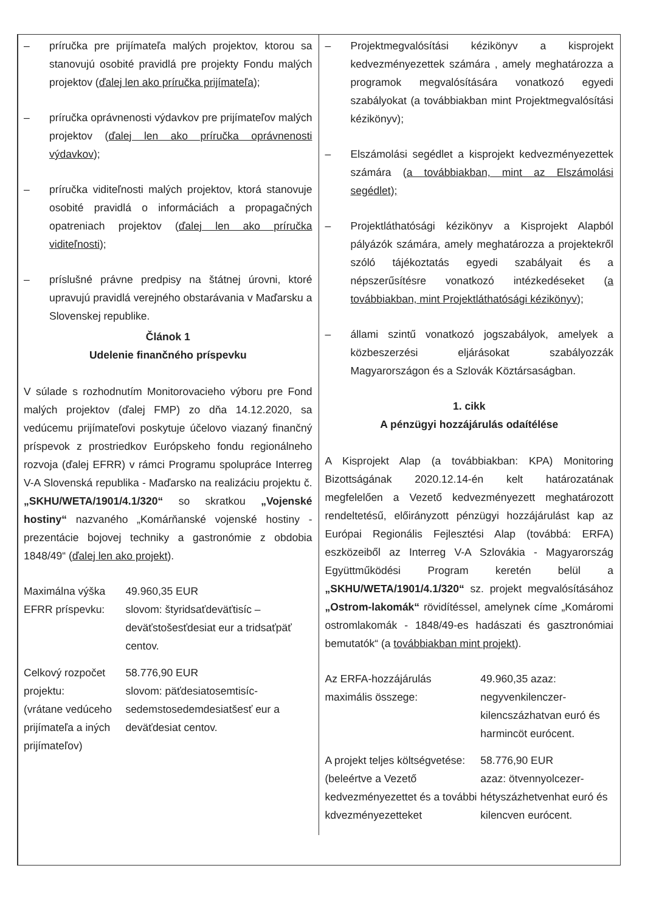| – príručka pre prijímateľa malých projektov, ktorou sa stanovujú osobité pravidlá pre projekty Fondu malých projektov ( ďalej len ako príručka prijímateľa ); – príručka oprávnenosti výdavkov pre prijímateľov malých projektov ( ďalej len ako príručka oprávnenosti výdavkov ); – príručka viditeľnosti malých projektov, ktorá stanovuje osobité pravidlá o informáciách a propagačných opatreniach projektov ( ďalej len ako príručka viditeľnosti ); – príslušné právne predpisy na štátnej úrovni, ktoré upravujú pravidlá verejného obstarávania v Maďarsku a Slovenskej republike. Článok 1 Udelenie finančného príspevku V súlade s rozhodnutím Monitorovacieho výboru pre Fond malých projektov (ďalej FMP) zo dňa 14.12.2020, sa vedúcemu prijímateľovi poskytuje účelovo viazaný finančný príspevok z prostriedkov Európskeho fondu regionálneho rozvoja (ďalej EFRR) v rámci Programu spolupráce Interreg V-A Slovenská republika - Maďarsko na realizáciu projektu č. „SKHU/WETA/1901/4.1/320“ so skratkou „Vojenské hostiny“ nazvaného „Komárňanské vojenské hostiny - prezentácie bojovej techniky a gastronómie z obdobia 1848/49“ ( ďalej len ako projekt ). / Maximálna výška EFRR príspevku: / 49.960,35 EUR slovom: štyridsaťdeväťtisíc – deväťstošesťdesiat eur a tridsaťpäť centov. / / Celkový rozpočet projektu: (vrátane vedúceho prijímateľa a iných prijímateľov) / 58.776,90 EUR slovom: päťdesiatosemtisíc-sedemstosedemdesiatšesť eur a deväťdesiat centov. / | – Projektmegvalósítási kézikönyv a kisprojekt kedvezményezettek számára , amely meghatározza a programok megvalósítására vonatkozó egyedi szabályokat (a továbbiakban mint Projektmegvalósítási kézikönyv); – Elszámolási segédlet a kisprojekt kedvezményezettek számára ( a továbbiakban, mint az Elszámolási segédlet); – Projektláthatósági kézikönyv a Kisprojekt Alapból pályázók számára, amely meghatározza a projektekről szóló tájékoztatás egyedi szabályait és a népszerűsítésre vonatkozó intézkedéseket ( a továbbiakban, mint Projektláthatósági kézikönyv ); – állami szintű vonatkozó jogszabályok, amelyek a közbeszerzési eljárásokat szabályozzák Magyarországon és a Szlovák Köztársaságban. 1. cikk A pénzügyi hozzájárulás odaítélése A Kisprojekt Alap (a továbbiakban: KPA) Monitoring Bizottságának 2020.12.14-én kelt határozatának megfelelően a Vezető kedvezményezett meghatározott rendeltetésű, előirányzott pénzügyi hozzájárulást kap az Európai Regionális Fejlesztési Alap (továbbá: ERFA) eszközeiből az Interreg V-A Szlovákia - Magyarország Együttműködési Program keretén belül a „SKHU/WETA/1901/4.1/320“ sz. projekt megvalósításához „Ostrom-lakomák“ rövidítéssel, amelynek címe „Komáromi ostromlakomák - 1848/49-es hadászati és gasztronómiai bemutatók“ (a továbbiakban mint projekt ). / Az ERFA-hozzájárulás maximális összege: / 49.960,35 azaz: negyvenkilenczer-kilencszázhatvan euró és harmincöt eurócent. / / A projekt teljes költségvetése: (beleértve a Vezető kedvezményezettet és a további kdvezményezetteket / 58.776,90 EUR azaz: ötvennyolcezer-hétyszázhetvenhat euró és kilencven eurócent. / |